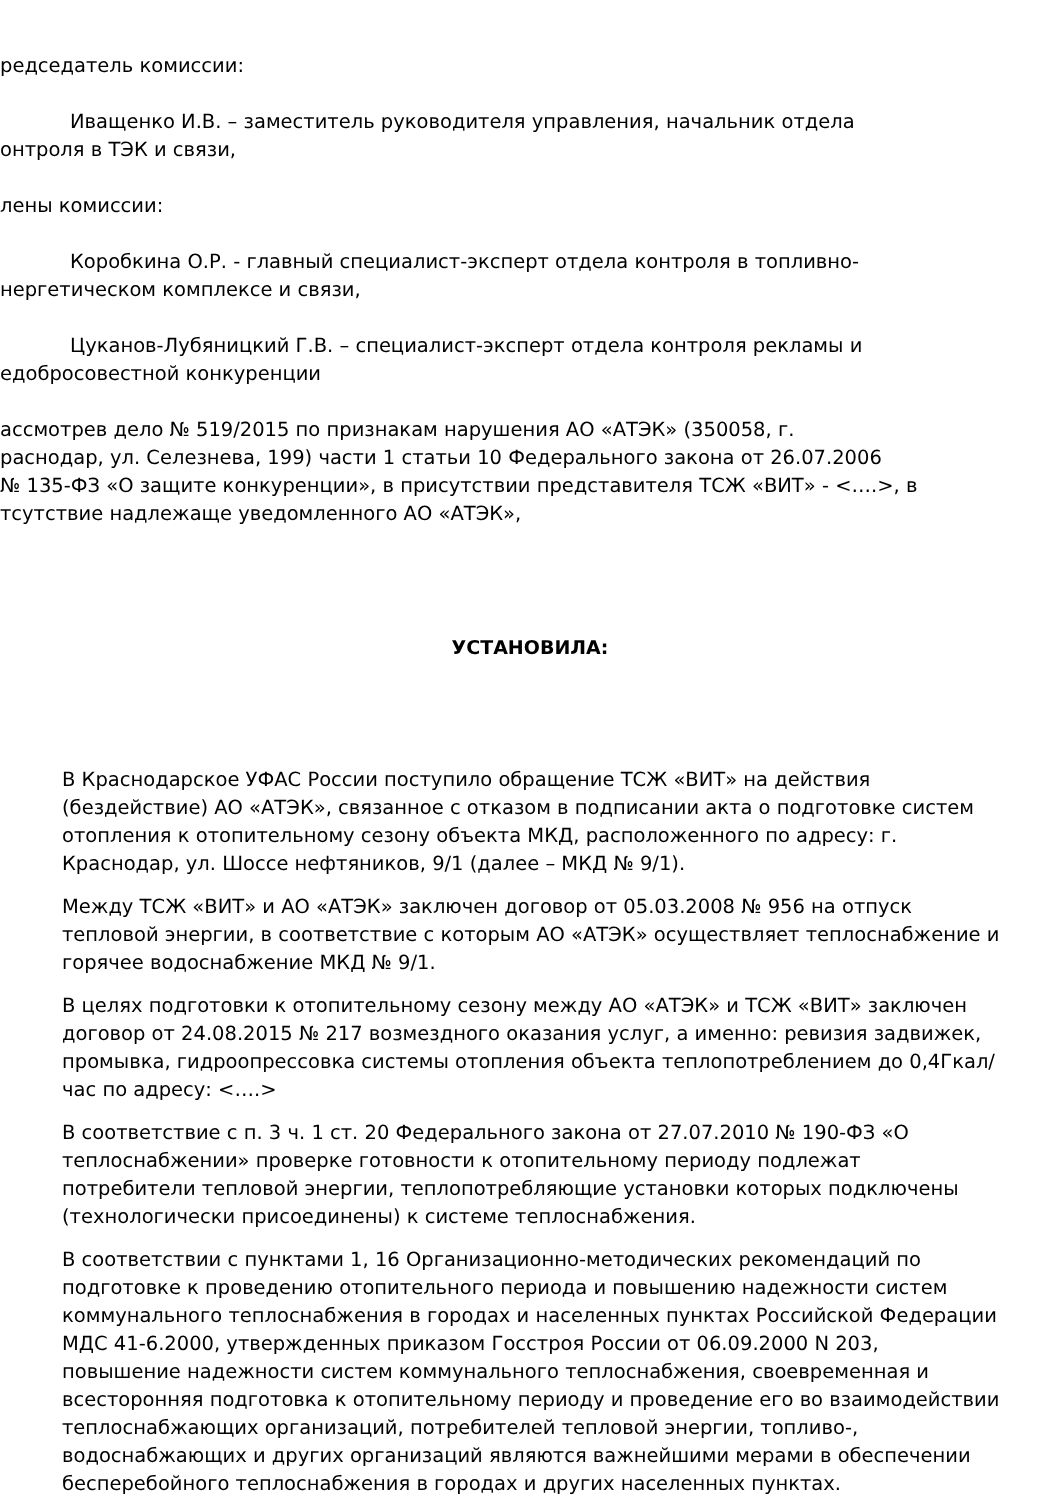редседатель комиссии:
Иващенко И.В. – заместитель руководителя управления, начальник отдела
онтроля в ТЭК и связи,
лены комиссии:
Коробкина О.Р. - главный специалист-эксперт отдела контроля в топливно-
нергетическом комплексе и связи,
Цуканов-Лубяницкий Г.В. – специалист-эксперт отдела контроля рекламы и
едобросовестной конкуренции
ассмотрев дело № 519/2015 по признакам нарушения АО «АТЭК» (350058, г.
раснодар, ул. Селезнева, 199) части 1 статьи 10 Федерального закона от 26.07.2006
№ 135-ФЗ «О защите конкуренции», в присутствии представителя ТСЖ «ВИТ» - <….>, в
тсутствие надлежаще уведомленного АО «АТЭК»,
УСТАНОВИЛА:
В Краснодарское УФАС России поступило обращение ТСЖ «ВИТ» на действия (бездействие) АО «АТЭК», связанное с отказом в подписании акта о подготовке систем отопления к отопительному сезону объекта МКД, расположенного по адресу: г. Краснодар, ул. Шоссе нефтяников, 9/1 (далее – МКД № 9/1).
Между ТСЖ «ВИТ» и АО «АТЭК» заключен договор от 05.03.2008 № 956 на отпуск тепловой энергии, в соответствие с которым АО «АТЭК» осуществляет теплоснабжение и горячее водоснабжение МКД № 9/1.
В целях подготовки к отопительному сезону между АО «АТЭК» и ТСЖ «ВИТ» заключен договор от 24.08.2015 № 217 возмездного оказания услуг, а именно: ревизия задвижек, промывка, гидроопрессовка системы отопления объекта теплопотреблением до 0,4Гкал/час по адресу: <….>
В соответствие с п. 3 ч. 1 ст. 20 Федерального закона от 27.07.2010 № 190-ФЗ «О теплоснабжении» проверке готовности к отопительному периоду подлежат потребители тепловой энергии, теплопотребляющие установки которых подключены (технологически присоединены) к системе теплоснабжения.
В соответствии с пунктами 1, 16 Организационно-методических рекомендаций по подготовке к проведению отопительного периода и повышению надежности систем коммунального теплоснабжения в городах и населенных пунктах Российской Федерации МДС 41-6.2000, утвержденных приказом Госстроя России от 06.09.2000 N 203, повышение надежности систем коммунального теплоснабжения, своевременная и всесторонняя подготовка к отопительному периоду и проведение его во взаимодействии теплоснабжающих организаций, потребителей тепловой энергии, топливо-, водоснабжающих и других организаций являются важнейшими мерами в обеспечении бесперебойного теплоснабжения в городах и других населенных пунктах.